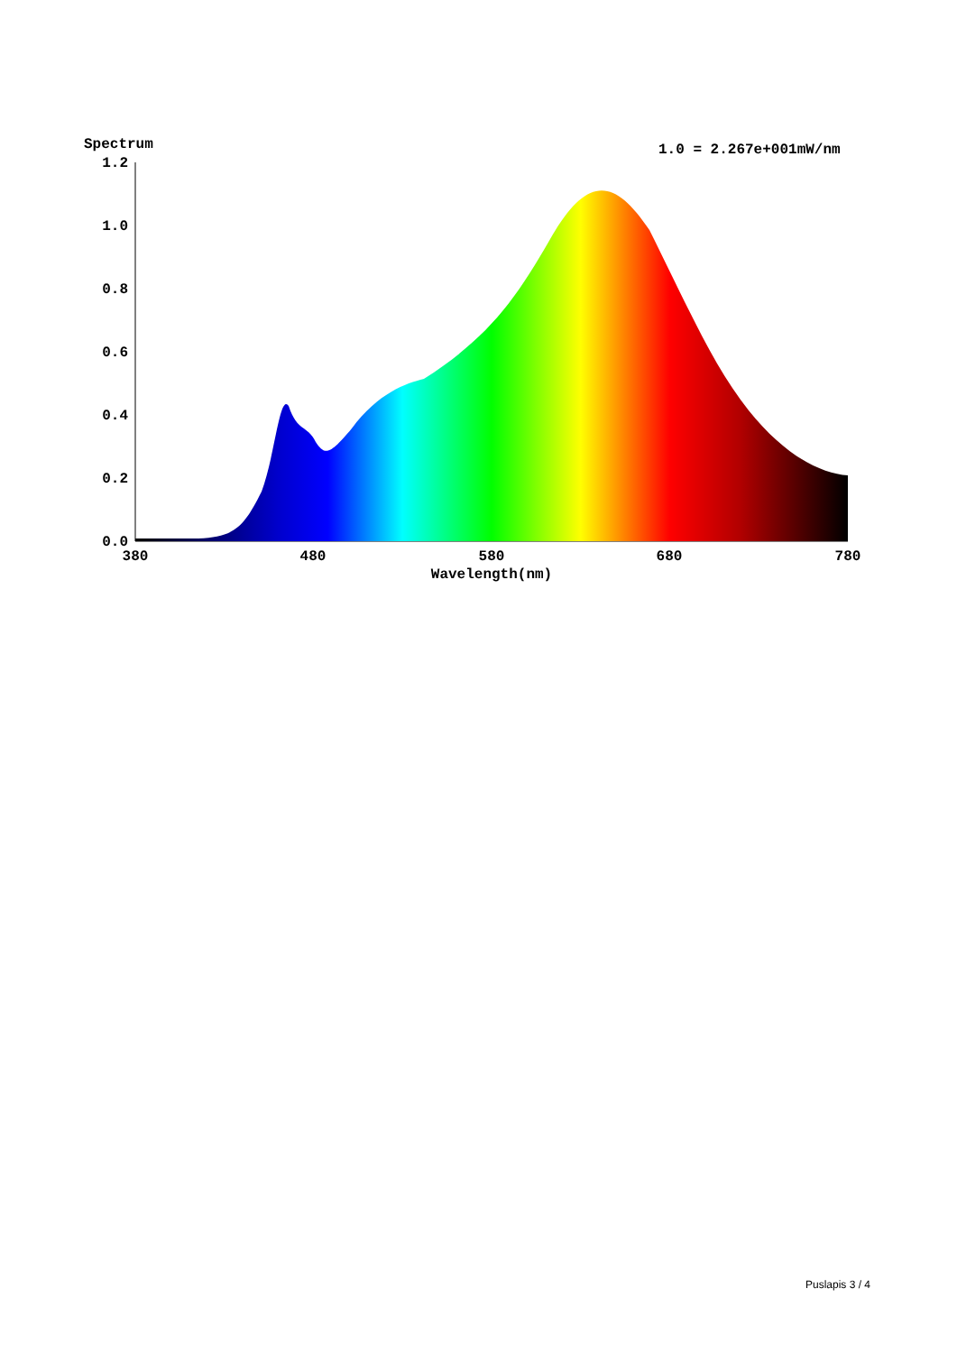Spectrum
1.0 = 2.267e+001mW/nm
1.2
1.0
0.8
0.6
0.4
0.2
0.0
380
480
580
680
780
Wavelength(nm)
Puslapis 3 / 4